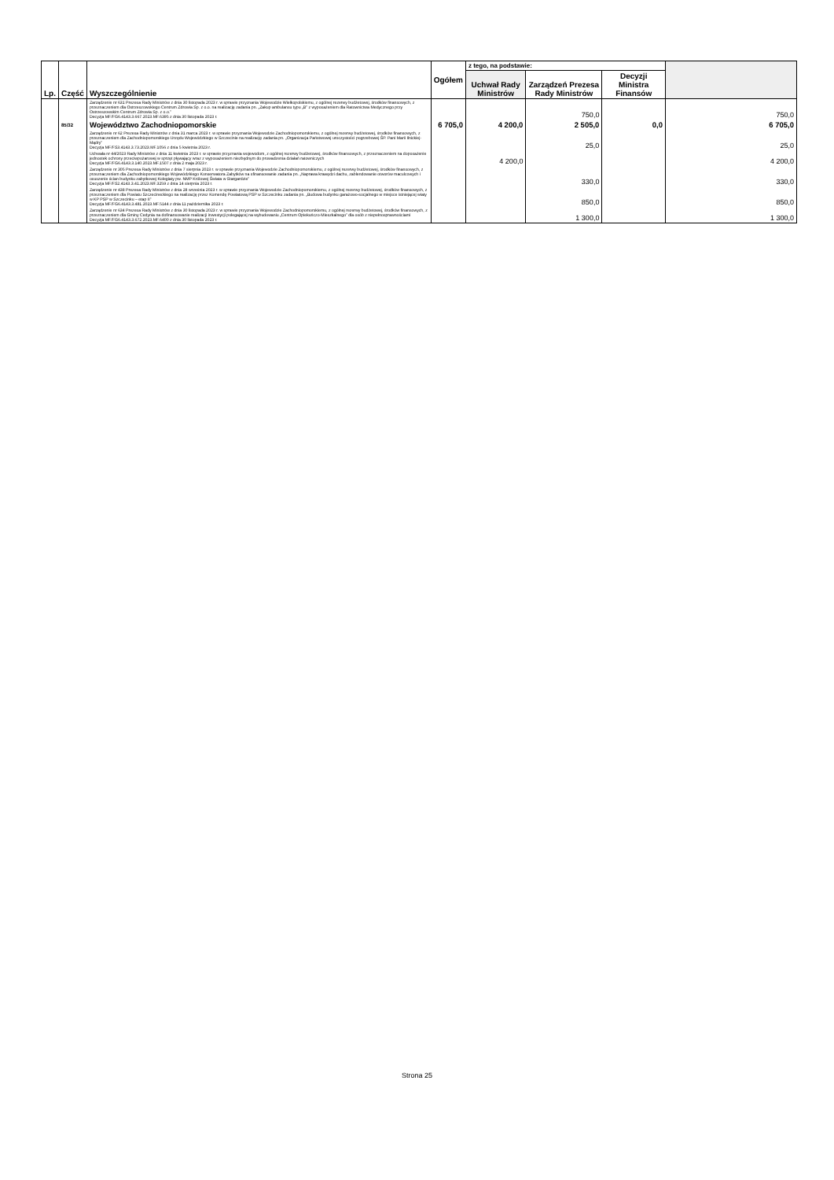| Lp. | Część | Wyszczególnienie | Ogółem | z tego, na podstawie: | | | |
| --- | --- | --- | --- | --- | --- | --- | --- |
| | | | | Uchwał Rady Ministrów | Zarządzeń Prezesa Rady Ministrów | Decyzji Ministra Finansów | |
| | | Zarządzenie nr 631 Prezesa Rady Ministrów z dnia 30 listopada 2023 r. w sprawie przyznania Wojewodzie Wielkopolskiemu, z ogólnej rezerwy budżetowej, środków finansowych, z przeznaczeniem dla Ostrzeszowskiego Centrum Zdrowia Sp. z o.o. na realizację zadania pn. „Zakup ambulansu typu „B” z wyposażeniem dla Ratownictwa Medycznego przy Ostrzeszowskim Centrum Zdrowia Sp. z o.o.” Decyzja MF/FG6.4143.3.667.2023.MF.6395 z dnia 30 listopada 2023 r. | | | 750,0 | | 750,0 |
| | 85/32 | Województwo Zachodniopomorskie | 6 705,0 | 4 200,0 | 2 505,0 | 0,0 | 6 705,0 |
| | | Zarządzenie nr 62 Prezesa Rady Ministrów z dnia 31 marca 2023 r. w sprawie przyznania Wojewodzie Zachodniopomorskiemu, z ogólnej rezerwy budżetowej, środków finansowych, z przeznaczeniem dla Zachodniopomorskiego Urzędu Wojewódzkiego w Szczecinie na realizację zadania pn. „Organizacja Państwowej uroczystości pogrzebowej ŚP. Pani Marii Ilnickiej-Mądry” Decyzja MF/FS3.4143.3.73.2023.MF.1056 z dnia 5 kwietnia 2023 r. | | | 25,0 | | 25,0 |
| | | Uchwała nr 44/2023 Rady Ministrów z dnia 11 kwietnia 2023 r. w sprawie przyznania wojewodom, z ogólnej rezerwy budżetowej, środków finansowych, z przeznaczeniem na doposażenie jednostek ochrony przeciwpożarowej w sprzęt pływający wraz z wyposażeniem niezbędnym do prowadzenia działań ratowniczych Decyzja MF/FG6.4143.3.140.2023.MF.1507 z dnia 2 maja 2023 r. | | 4 200,0 | | | 4 200,0 |
| | | Zarządzenie nr 305 Prezesa Rady Ministrów z dnia 7 sierpnia 2023 r. w sprawie przyznania Wojewodzie Zachodniopomorskiemu, z ogólnej rezerwy budżetowej, środków finansowych, z przeznaczeniem dla Zachodniopomorskiego Wojewódzkiego Konserwatora Zabytków na sfinansowanie zadania pn. „Naprawa krawędzi dachu, zablendowanie otworów maculcowych i osuszenie ścian budynku zabytkowej Kolegiaty pw. NMP Królowej Świata w Stargardzie” Decyzja MF/FS2.4143.3.41.2023.MF.3259 z dnia 14 sierpnia 2023 r. | | | 330,0 | | 330,0 |
| | | Zarządzenie nr 438 Prezesa Rady Ministrów z dnia 28 września 2023 r. w sprawie przyznania Wojewodzie Zachodniopomorskiemu, z ogólnej rezerwy budżetowej, środków finansowych, z przeznaczeniem dla Powiatu Szczecineckiego na realizację przez Komendę Powiatową PSP w Szczecinku zadania pn. „Budowa budynku garażowo-socjalnego w miejsce istniejącej wiaty w KP PSP w Szczecinku – etap II” Decyzja MF/FG6.4143.3.481.2023.MF.5144 z dnia 11 października 2023 r. | | | 850,0 | | 850,0 |
| | | Zarządzenie nr 634 Prezesa Rady Ministrów z dnia 30 listopada 2023 r. w sprawie przyznania Wojewodzie Zachodniopomorskiemu, z ogólnej rezerwy budżetowej, środków finansowych, z przeznaczeniem dla Gminy Cedynia na dofinansowanie realizacji inwestycji polegającej na wybudowaniu „Centrum Opiekuńczo-Mieszkalnego” dla osób z niepełnosprawnościami Decyzja MF/FG6.4143.3.672.2023.MF.6400 z dnia 30 listopada 2023 r. | | | 1 300,0 | | 1 300,0 |
Strona 25